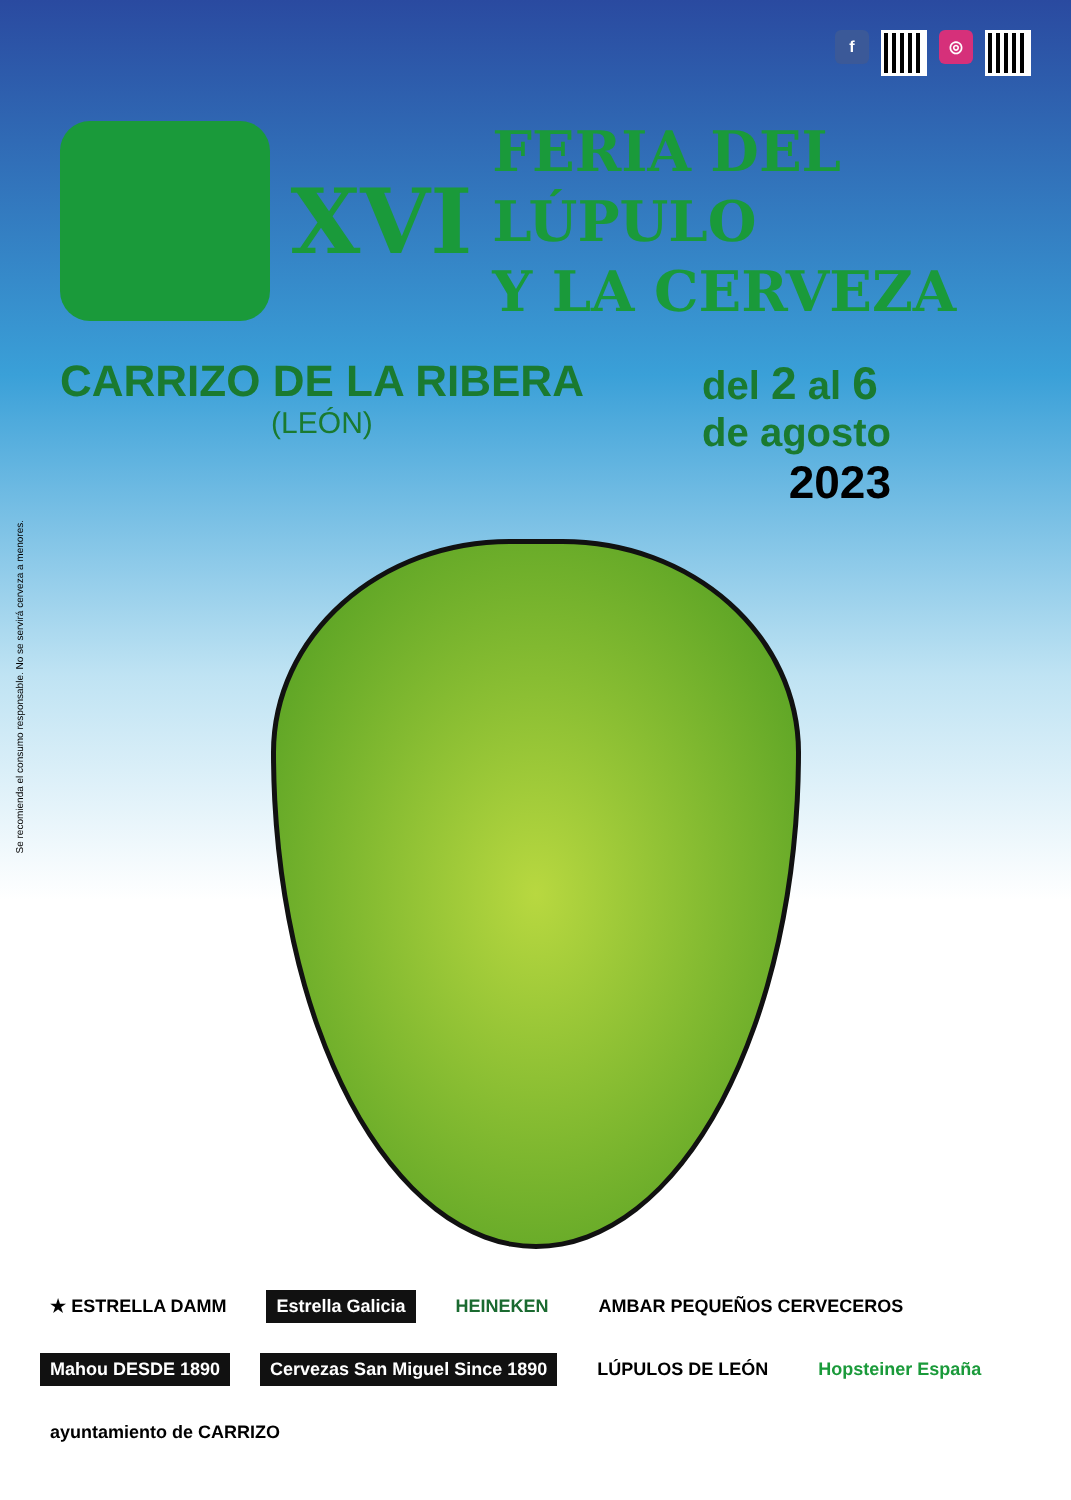f ◎
XVI
FERIA DEL LÚPULO
Y LA CERVEZA
CARRIZO DE LA RIBERA
(LEÓN)
del 2 al 6
de agosto
2023
Se recomienda el consumo responsable. No se servirá cerveza a menores.
★ ESTRELLA DAMM Estrella Galicia HEINEKEN AMBAR PEQUEÑOS CERVECEROS Mahou DESDE 1890 Cervezas San Miguel Since 1890 LÚPULOS DE LEÓN Hopsteiner España ayuntamiento de CARRIZO